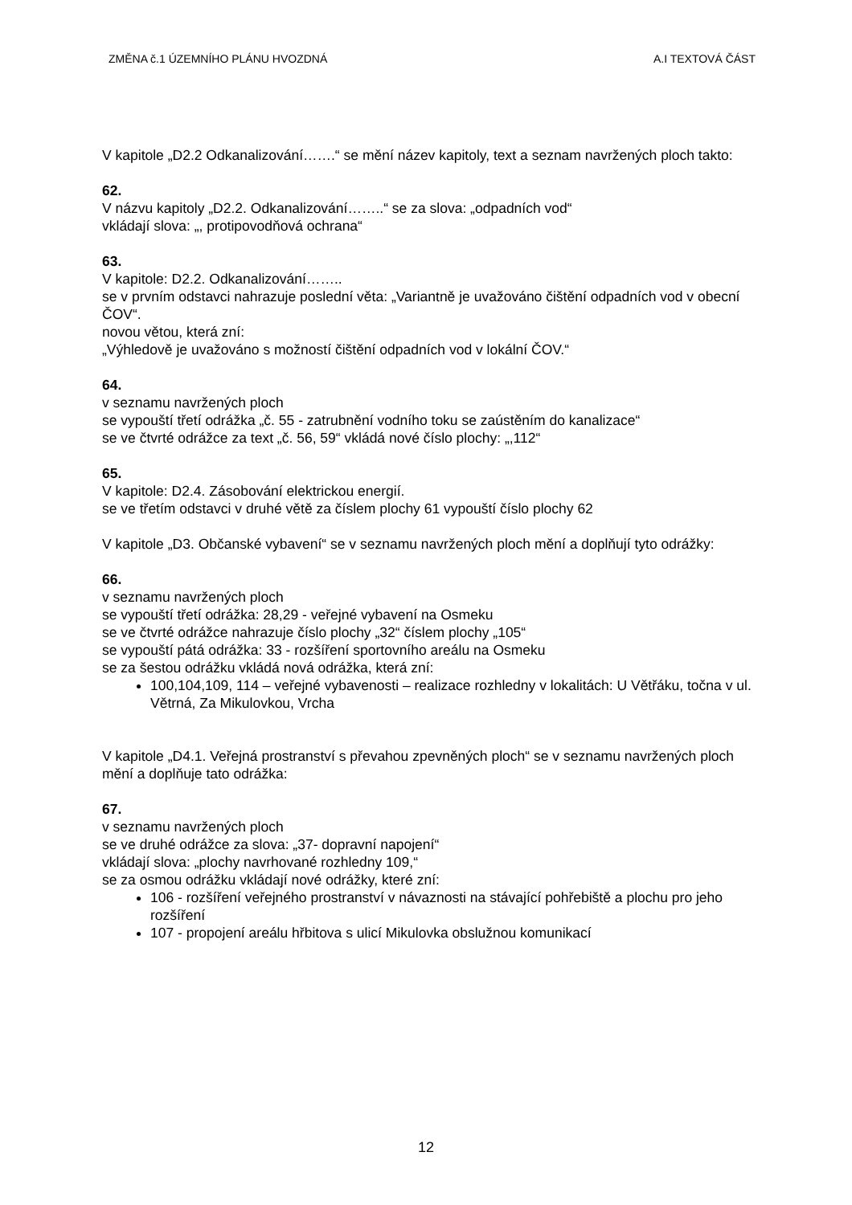ZMĚNA č.1 ÚZEMNÍHO PLÁNU HVOZDNÁ A.I TEXTOVÁ ČÁST
V kapitole „D2.2 Odkanalizování…….“ se mění název kapitoly, text a seznam navržených ploch takto:
62.
V názvu kapitoly „D2.2. Odkanalizování……..“ se za slova: „odpadních vod“
vkládají slova: „, protipovodňová ochrana“
63.
V kapitole: D2.2. Odkanalizování……..
se v prvním odstavci nahrazuje poslední věta: „Variantně je uvažováno čištění odpadních vod v obecní ČOV“.
novou větou, která zní:
„Výhledově je uvažováno s možností čištění odpadních vod v lokální ČOV.“
64.
v seznamu navržených ploch
se vypouští třetí odrážka „č. 55 - zatrubnění vodního toku se zaústěním do kanalizace“
se ve čtvrté odrážce za text „č. 56, 59“ vkládá nové číslo plochy: „,112“
65.
V kapitole: D2.4. Zásobování elektrickou energií.
se ve třetím odstavci v druhé větě za číslem plochy 61 vypouští číslo plochy 62
V kapitole „D3. Občanské vybavení“ se v seznamu navržených ploch mění a doplňují tyto odrážky:
66.
v seznamu navržených ploch
se vypouští třetí odrážka: 28,29 - veřejné vybavení na Osmeku
se ve čtvrté odrážce nahrazuje číslo plochy „32“ číslem plochy „105“
se vypouští pátá odrážka: 33 - rozšíření sportovního areálu na Osmeku
se za šestou odrážku vkládá nová odrážka, která zní:
100,104,109, 114 – veřejné vybavenosti – realizace rozhledny v lokalitách: U Větřáku, točna v ul. Větrná, Za Mikulovkou, Vrcha
V kapitole „D4.1. Veřejná prostranství s převahou zpevněných ploch“ se v seznamu navržených ploch mění a doplňuje tato odrážka:
67.
v seznamu navržených ploch
se ve druhé odrážce za slova: „37- dopravní napojení“
vkládají slova: „plochy navrhované rozhledny 109,“
se za osmou odrážku vkládají nové odrážky, které zní:
106 - rozšíření veřejného prostranství v návaznosti na stávající pohřebiště a plochu pro jeho rozšíření
107 - propojení areálu hřbitova s ulicí Mikulovka obslužnou komunikací
12